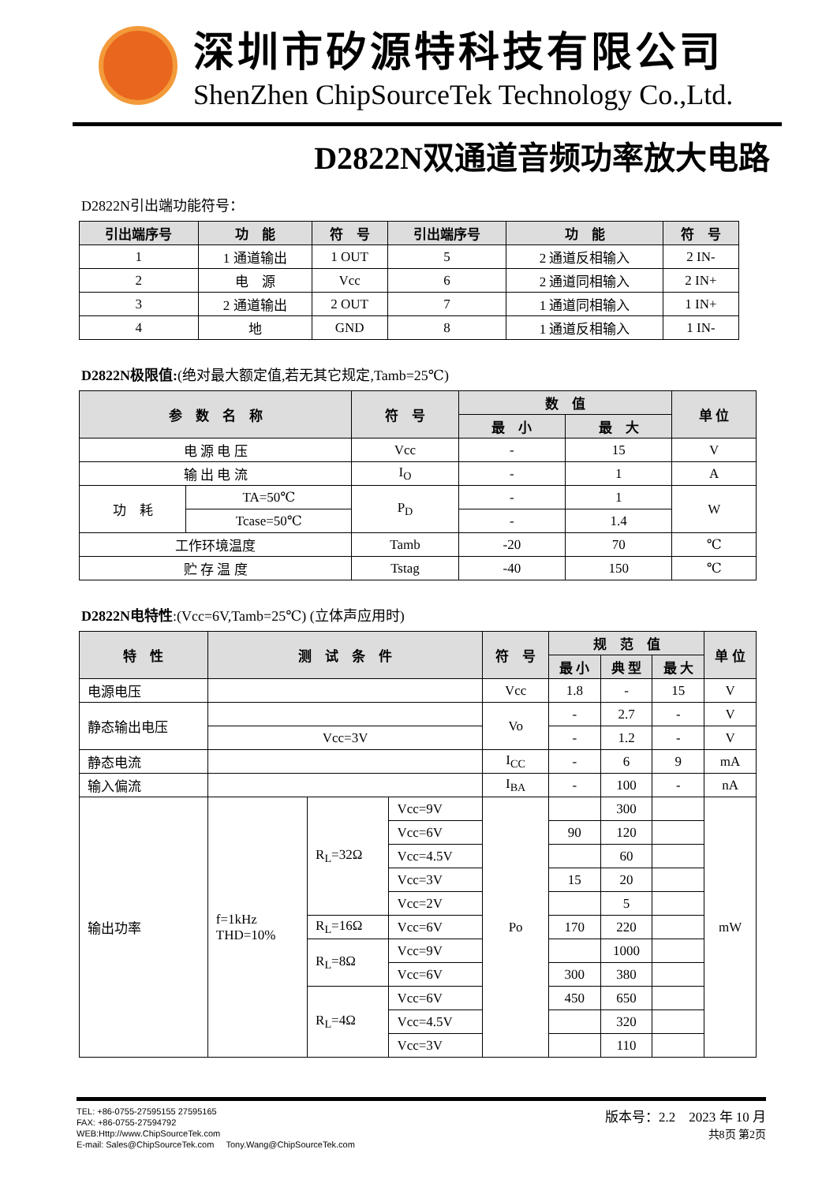深圳市矽源特科技有限公司
ShenZhen ChipSourceTek Technology Co.,Ltd.
D2822N双通道音频功率放大电路
D2822N引出端功能符号：
| 引出端序号 | 功 能 | 符 号 | 引出端序号 | 功 能 | 符 号 |
| --- | --- | --- | --- | --- | --- |
| 1 | 1 通道输出 | 1 OUT | 5 | 2 通道反相输入 | 2 IN- |
| 2 | 电 源 | Vcc | 6 | 2 通道同相输入 | 2 IN+ |
| 3 | 2 通道输出 | 2 OUT | 7 | 1 通道同相输入 | 1 IN+ |
| 4 | 地 | GND | 8 | 1 通道反相输入 | 1 IN- |
D2822N极限值:(绝对最大额定值,若无其它规定,Tamb=25℃)
| 参 数 名 称 | | 符 号 | 数 值 | | 单 位 |
| --- | --- | --- | --- | --- | --- |
| | | | 最 小 | 最 大 | |
| 电 源 电 压 | | Vcc | - | 15 | V |
| 输 出 电 流 | | I<sub>O</sub> | - | 1 | A |
| 功 耗 | TA=50℃ | P<sub>D</sub> | - | 1 | W |
| | Tcase=50℃ | | - | 1.4 | |
| 工作环境温度 | | Tamb | -20 | 70 | ℃ |
| 贮 存 温 度 | | Tstag | -40 | 150 | ℃ |
D2822N电特性:(Vcc=6V,Tamb=25℃) (立体声应用时)
| 特 性 | 测 试 条 件 | | | 符 号 | 规 范 值 | | | 单 位 |
| --- | --- | --- | --- | --- | --- | --- | --- | --- |
| | | | | | 最 小 | 典 型 | 最 大 | |
| 电源电压 | | | | Vcc | 1.8 | - | 15 | V |
| 静态输出电压 | | | | Vo | - | 2.7 | - | V |
| | Vcc=3V | | | | - | 1.2 | - | V |
| 静态电流 | | | | I<sub>CC</sub> | - | 6 | 9 | mA |
| 输入偏流 | | | | I<sub>BA</sub> | - | 100 | - | nA |
| 输出功率 | f=1kHz THD=10% | R<sub>L</sub>=32Ω | Vcc=9V | Po | | 300 | | mW |
| | | | Vcc=6V | | 90 | 120 | | |
| | | | Vcc=4.5V | | | 60 | | |
| | | | Vcc=3V | | 15 | 20 | | |
| | | | Vcc=2V | | | 5 | | |
| | | R<sub>L</sub>=16Ω | Vcc=6V | | 170 | 220 | | |
| | | R<sub>L</sub>=8Ω | Vcc=9V | | | 1000 | | |
| | | | Vcc=6V | | 300 | 380 | | |
| | | R<sub>L</sub>=4Ω | Vcc=6V | | 450 | 650 | | |
| | | | Vcc=4.5V | | | 320 | | |
| | | | Vcc=3V | | | 110 | | |
TEL: +86-0755-27595155 27595165
FAX: +86-0755-27594792
WEB:Http://www.ChipSourceTek.com
E-mail: Sales@ChipSourceTek.com Tony.Wang@ChipSourceTek.com
版本号：2.2 2023 年 10 月
共8页 第2页